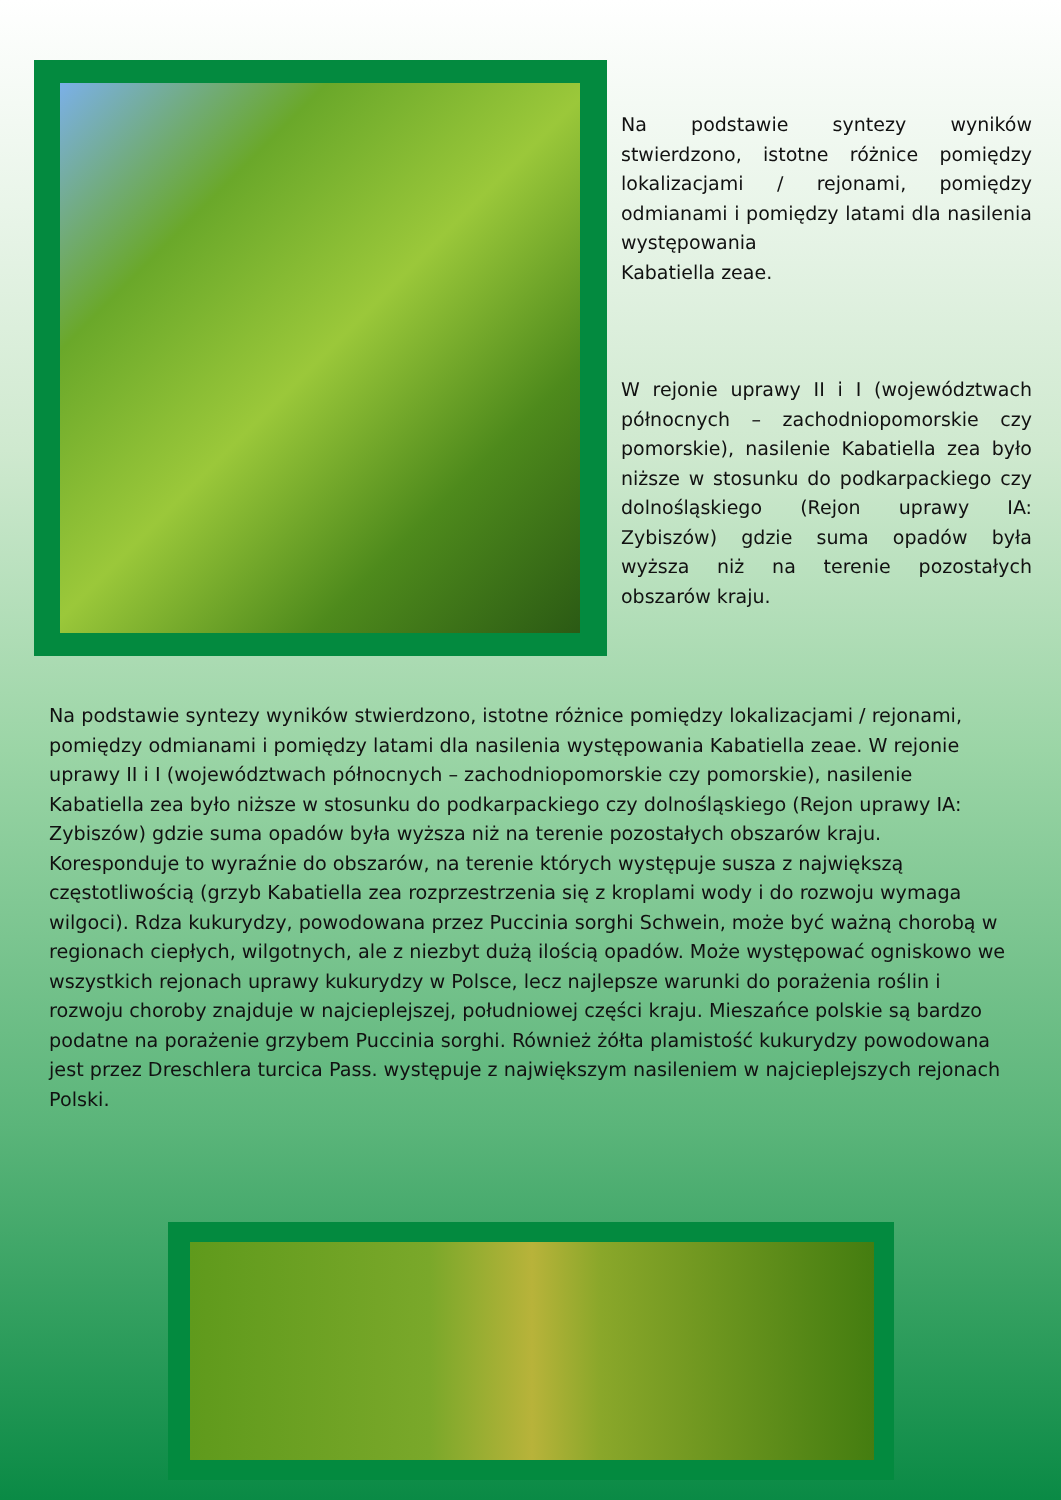Na podstawie syntezy wyników stwierdzono, istotne różnice pomiędzy lokalizacjami / rejonami, pomiędzy odmianami i pomiędzy latami dla nasilenia występowania
Kabatiella zeae.
W rejonie uprawy II i I (województwach północnych – zachodniopomorskie czy pomorskie), nasilenie Kabatiella zea było niższe w stosunku do podkarpackiego czy dolnośląskiego (Rejon uprawy IA: Zybiszów) gdzie suma opadów była wyższa niż na terenie pozostałych obszarów kraju.
Na podstawie syntezy wyników stwierdzono, istotne różnice pomiędzy lokalizacjami / rejonami, pomiędzy odmianami i pomiędzy latami dla nasilenia występowania Kabatiella zeae. W rejonie uprawy II i I (województwach północnych – zachodniopomorskie czy pomorskie), nasilenie Kabatiella zea było niższe w stosunku do podkarpackiego czy dolnośląskiego (Rejon uprawy IA: Zybiszów) gdzie suma opadów była wyższa niż na terenie pozostałych obszarów kraju. Koresponduje to wyraźnie do obszarów, na terenie których występuje susza z największą częstotliwością (grzyb Kabatiella zea rozprzestrzenia się z kroplami wody i do rozwoju wymaga wilgoci). Rdza kukurydzy, powodowana przez Puccinia sorghi Schwein, może być ważną chorobą w regionach ciepłych, wilgotnych, ale z niezbyt dużą ilością opadów. Może występować ogniskowo we wszystkich rejonach uprawy kukurydzy w Polsce, lecz najlepsze warunki do porażenia roślin i rozwoju choroby znajduje w najcieplejszej, południowej części kraju. Mieszańce polskie są bardzo podatne na porażenie grzybem Puccinia sorghi. Również żółta plamistość kukurydzy powodowana jest przez Dreschlera turcica Pass. występuje z największym nasileniem w najcieplejszych rejonach Polski.